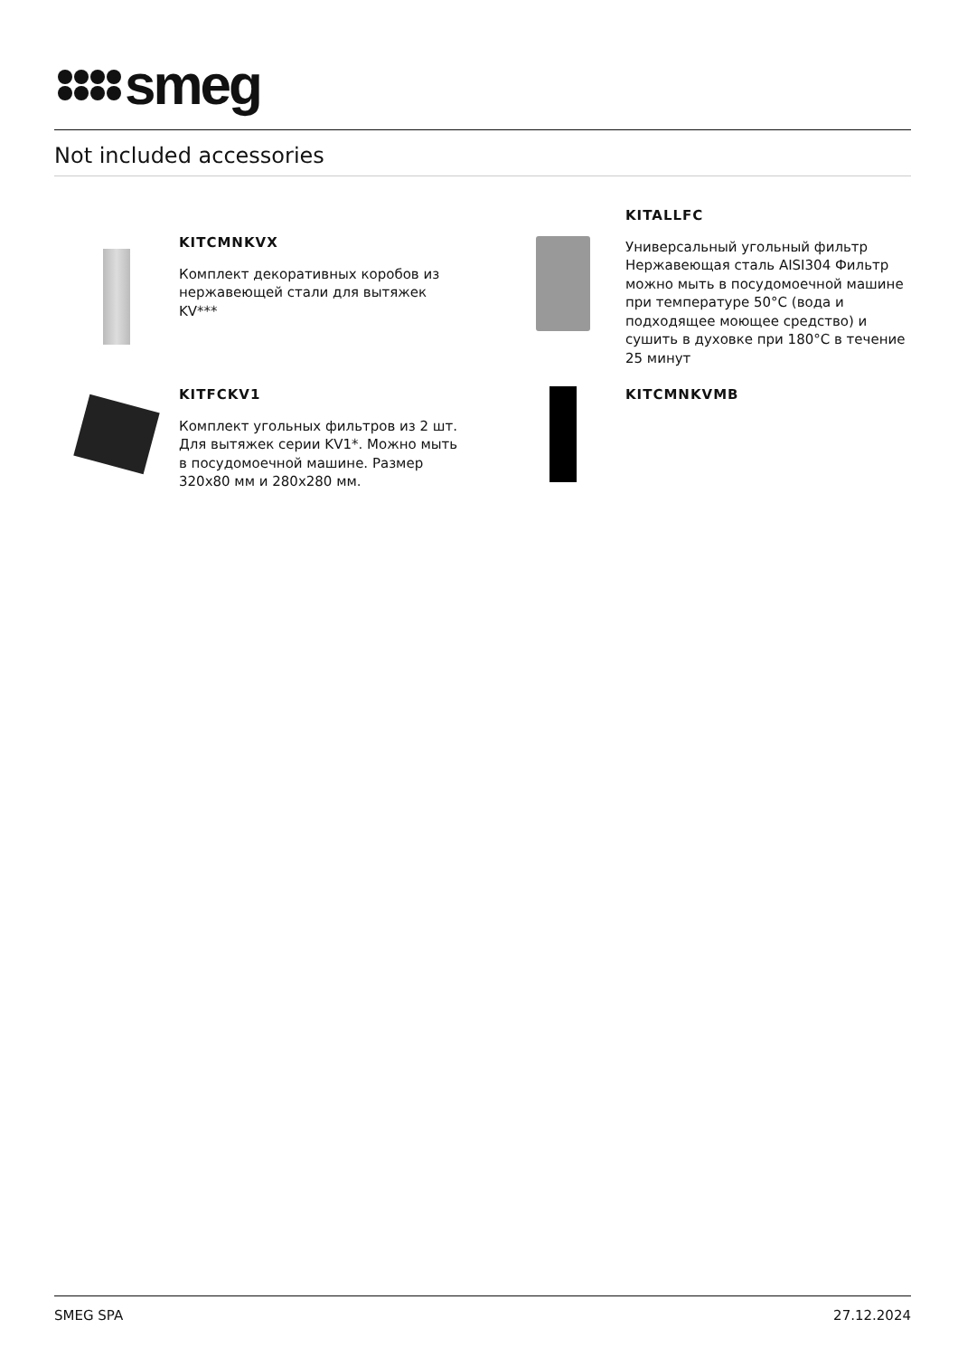smeg
Not included accessories
KITCMNKVX
Комплект декоративных коробов из нержавеющей стали для вытяжек KV***
KITALLFC
Универсальный угольный фильтр Нержавеющая сталь AISI304 Фильтр можно мыть в посудомоечной машине при температуре 50°C (вода и подходящее моющее средство) и сушить в духовке при 180°C в течение 25 минут
KITFCKV1
Комплект угольных фильтров из 2 шт. Для вытяжек серии KV1*. Можно мыть в посудомоечной машине. Размер 320x80 мм и 280x280 мм.
KITCMNKVMB
SMEG SPA 27.12.2024